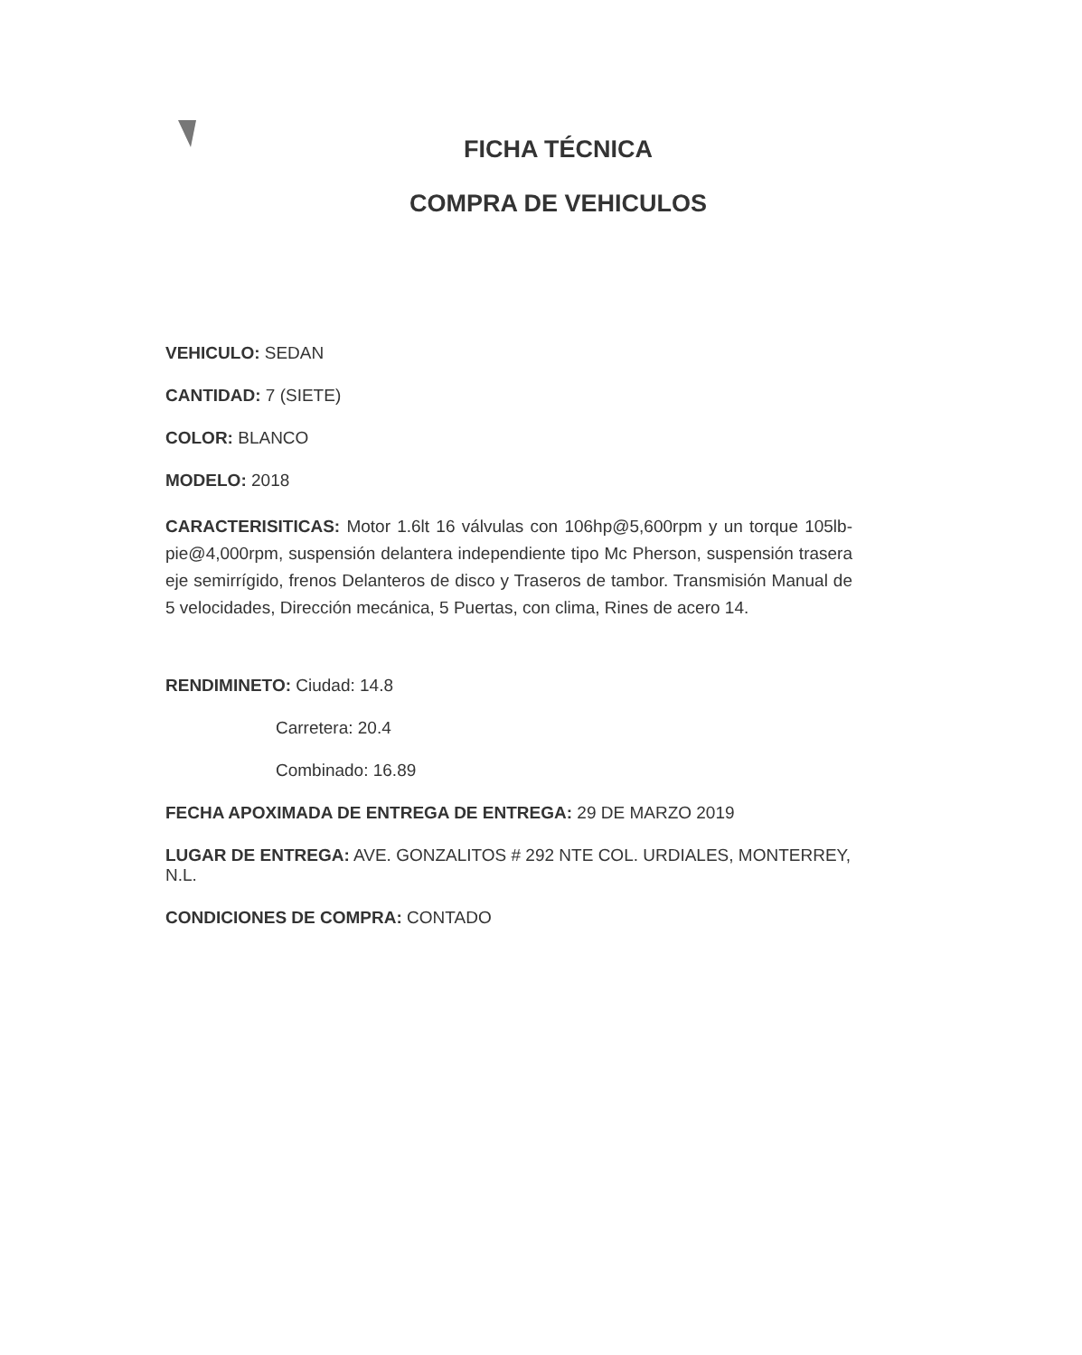FICHA TÉCNICA
COMPRA DE VEHICULOS
VEHICULO: SEDAN
CANTIDAD: 7 (SIETE)
COLOR: BLANCO
MODELO: 2018
CARACTERISITICAS: Motor 1.6lt 16 válvulas con 106hp@5,600rpm y un torque 105lb-pie@4,000rpm, suspensión delantera independiente tipo Mc Pherson, suspensión trasera eje semirrígido, frenos Delanteros de disco y Traseros de tambor. Transmisión Manual de 5 velocidades, Dirección mecánica, 5 Puertas, con clima, Rines de acero 14.
RENDIMINETO: Ciudad: 14.8
Carretera: 20.4
Combinado: 16.89
FECHA APOXIMADA DE ENTREGA DE ENTREGA: 29 DE MARZO 2019
LUGAR DE ENTREGA: AVE. GONZALITOS # 292 NTE COL. URDIALES, MONTERREY, N.L.
CONDICIONES DE COMPRA: CONTADO